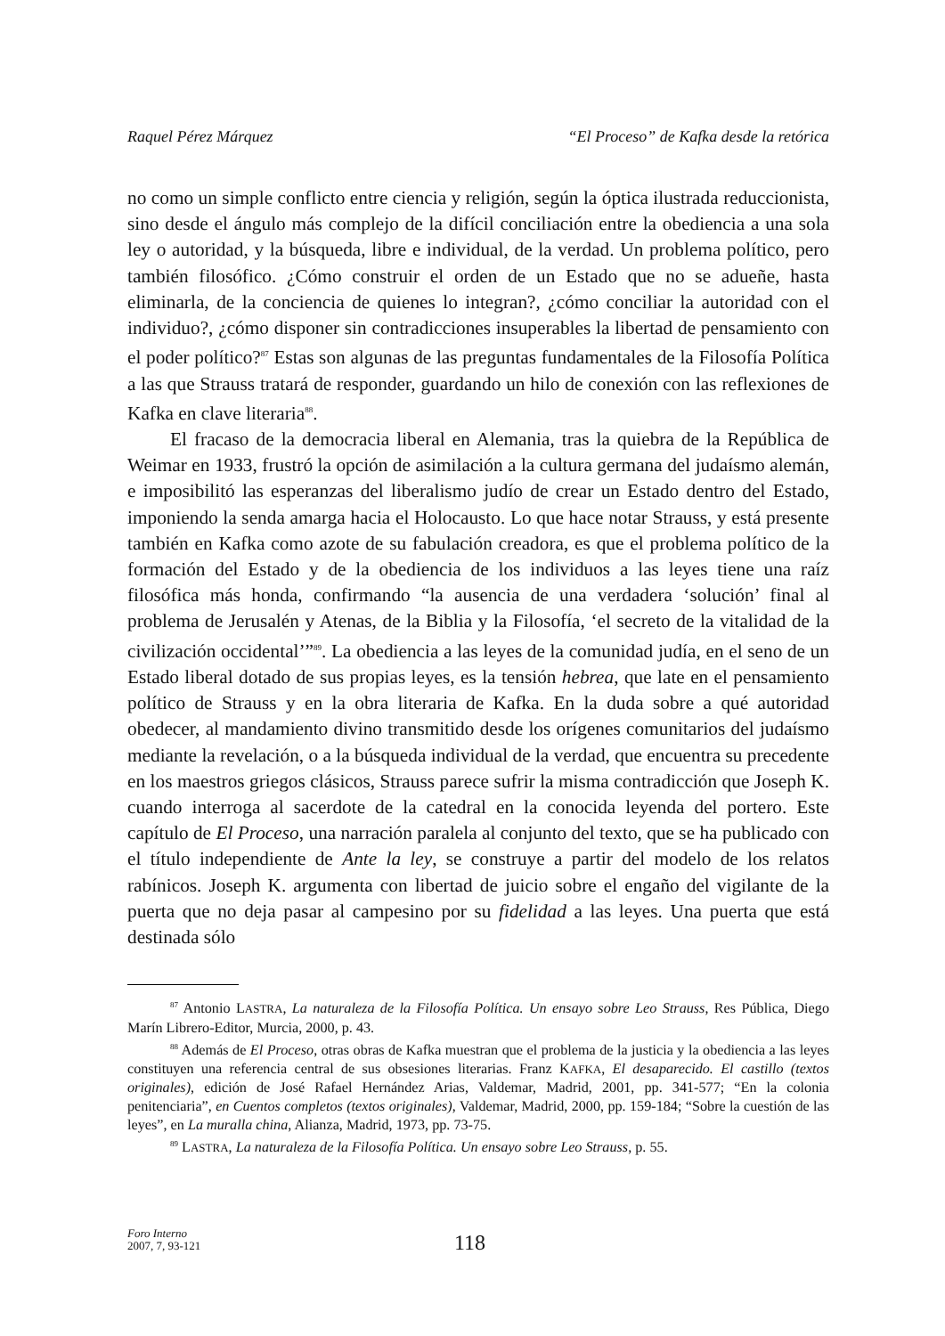Raquel Pérez Márquez “El Proceso” de Kafka desde la retórica
no como un simple conflicto entre ciencia y religión, según la óptica ilustrada reduccionista, sino desde el ángulo más complejo de la difícil conciliación entre la obediencia a una sola ley o autoridad, y la búsqueda, libre e individual, de la verdad. Un problema político, pero también filosófico. ¿Cómo construir el orden de un Estado que no se adueñe, hasta eliminarla, de la conciencia de quienes lo integran?, ¿cómo conciliar la autoridad con el individuo?, ¿cómo disponer sin contradicciones insuperables la libertad de pensamiento con el poder político?<sup>87</sup> Estas son algunas de las preguntas fundamentales de la Filosofía Política a las que Strauss tratará de responder, guardando un hilo de conexión con las reflexiones de Kafka en clave literaria<sup>88</sup>.
El fracaso de la democracia liberal en Alemania, tras la quiebra de la República de Weimar en 1933, frustró la opción de asimilación a la cultura germana del judaísmo alemán, e imposibilitó las esperanzas del liberalismo judío de crear un Estado dentro del Estado, imponiendo la senda amarga hacia el Holocausto. Lo que hace notar Strauss, y está presente también en Kafka como azote de su fabulación creadora, es que el problema político de la formación del Estado y de la obediencia de los individuos a las leyes tiene una raíz filosófica más honda, confirmando “la ausencia de una verdadera ‘solución’ final al problema de Jerusalén y Atenas, de la Biblia y la Filosofía, ‘el secreto de la vitalidad de la civilización occidental’”<sup>89</sup>. La obediencia a las leyes de la comunidad judía, en el seno de un Estado liberal dotado de sus propias leyes, es la tensión hebrea, que late en el pensamiento político de Strauss y en la obra literaria de Kafka. En la duda sobre a qué autoridad obedecer, al mandamiento divino transmitido desde los orígenes comunitarios del judaísmo mediante la revelación, o a la búsqueda individual de la verdad, que encuentra su precedente en los maestros griegos clásicos, Strauss parece sufrir la misma contradicción que Joseph K. cuando interroga al sacerdote de la catedral en la conocida leyenda del portero. Este capítulo de El Proceso, una narración paralela al conjunto del texto, que se ha publicado con el título independiente de Ante la ley, se construye a partir del modelo de los relatos rabínicos. Joseph K. argumenta con libertad de juicio sobre el engaño del vigilante de la puerta que no deja pasar al campesino por su fidelidad a las leyes. Una puerta que está destinada sólo
<sup>87</sup> Antonio LASTRA, La naturaleza de la Filosofía Política. Un ensayo sobre Leo Strauss, Res Pública, Diego Marín Librero-Editor, Murcia, 2000, p. 43.
<sup>88</sup> Además de El Proceso, otras obras de Kafka muestran que el problema de la justicia y la obediencia a las leyes constituyen una referencia central de sus obsesiones literarias. Franz KAFKA, El desaparecido. El castillo (textos originales), edición de José Rafael Hernández Arias, Valdemar, Madrid, 2001, pp. 341-577; “En la colonia penitenciaria”, en Cuentos completos (textos originales), Valdemar, Madrid, 2000, pp. 159-184; “Sobre la cuestión de las leyes”, en La muralla china, Alianza, Madrid, 1973, pp. 73-75.
<sup>89</sup> LASTRA, La naturaleza de la Filosofía Política. Un ensayo sobre Leo Strauss, p. 55.
Foro Interno
2007, 7, 93-121
118